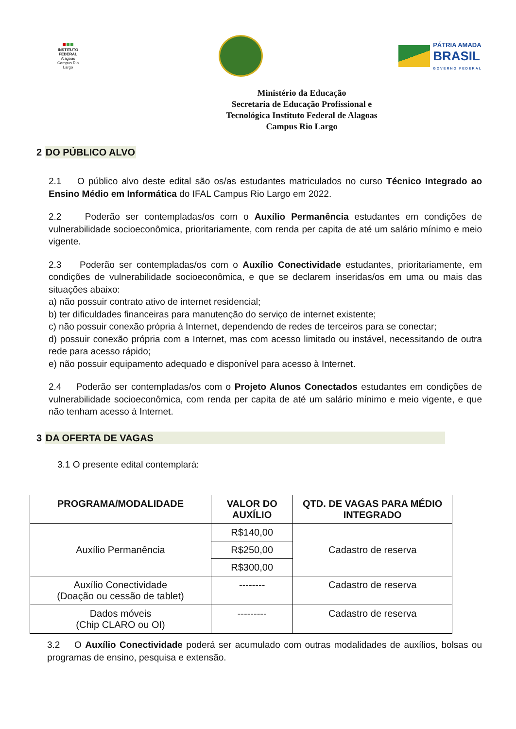INSTITUTO FEDERAL
Alagoas
Campus Rio Largo
PÁTRIA AMADA
BRASIL
GOVERNO FEDERAL
Ministério da Educação
Secretaria de Educação Profissional e
Tecnológica Instituto Federal de Alagoas
Campus Rio Largo
2 DO PÚBLICO ALVO
2.1 O público alvo deste edital são os/as estudantes matriculados no curso Técnico Integrado ao Ensino Médio em Informática do IFAL Campus Rio Largo em 2022.
2.2 Poderão ser contempladas/os com o Auxílio Permanência estudantes em condições de vulnerabilidade socioeconômica, prioritariamente, com renda per capita de até um salário mínimo e meio vigente.
2.3 Poderão ser contempladas/os com o Auxílio Conectividade estudantes, prioritariamente, em condições de vulnerabilidade socioeconômica, e que se declarem inseridas/os em uma ou mais das situações abaixo:
a) não possuir contrato ativo de internet residencial;
b) ter dificuldades financeiras para manutenção do serviço de internet existente;
c) não possuir conexão própria à Internet, dependendo de redes de terceiros para se conectar;
d) possuir conexão própria com a Internet, mas com acesso limitado ou instável, necessitando de outra rede para acesso rápido;
e) não possuir equipamento adequado e disponível para acesso à Internet.
2.4 Poderão ser contempladas/os com o Projeto Alunos Conectados estudantes em condições de vulnerabilidade socioeconômica, com renda per capita de até um salário mínimo e meio vigente, e que não tenham acesso à Internet.
3 DA OFERTA DE VAGAS
3.1 O presente edital contemplará:
| PROGRAMA/MODALIDADE | VALOR DO AUXÍLIO | QTD. DE VAGAS PARA MÉDIO INTEGRADO |
| --- | --- | --- |
| Auxílio Permanência | R$140,00 | Cadastro de reserva |
| | R$250,00 | |
| | R$300,00 | |
| Auxílio Conectividade (Doação ou cessão de tablet) | -------- | Cadastro de reserva |
| Dados móveis (Chip CLARO ou OI) | --------- | Cadastro de reserva |
3.2 O Auxílio Conectividade poderá ser acumulado com outras modalidades de auxílios, bolsas ou programas de ensino, pesquisa e extensão.